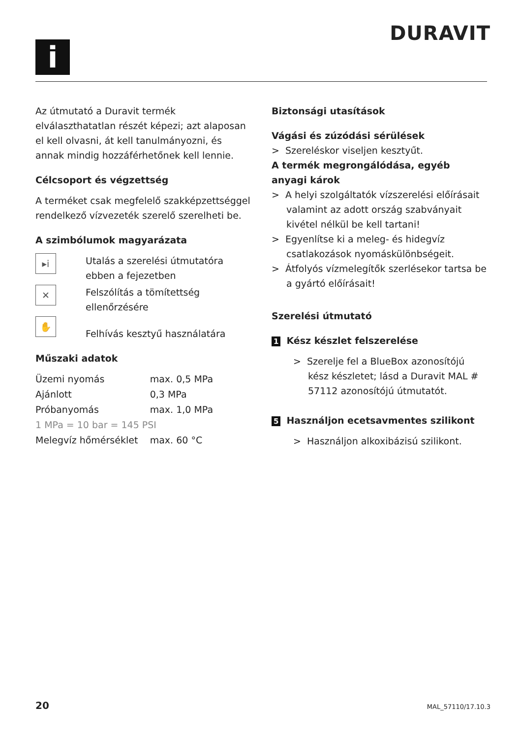i
DURAVIT
Az útmutató a Duravit termék elválaszthatatlan részét képezi; azt alaposan el kell olvasni, át kell tanulmányozni, és annak mindig hozzáférhetőnek kell lennie.
Célcsoport és végzettség
A terméket csak megfelelő szakképzettséggel rendelkező vízvezeték szerelő szerelheti be.
A szimbólumok magyarázata
▸i
Utalás a szerelési útmutatóra ebben a fejezetben
✕
Felszólítás a tömítettség ellenőrzésére
✋
Felhívás kesztyű használatára
Műszaki adatok
| Üzemi nyomás | max. 0,5 MPa |
| Ajánlott | 0,3 MPa |
| Próbanyomás | max. 1,0 MPa |
| 1 MPa = 10 bar = 145 PSI | |
| Melegvíz hőmérséklet | max. 60 °C |
Biztonsági utasítások
Vágási és zúzódási sérülések
> Szereléskor viseljen kesztyűt.
A termék megrongálódása, egyéb anyagi károk
> A helyi szolgáltatók vízszerelési előírásait valamint az adott ország szabványait kivétel nélkül be kell tartani!
> Egyenlítse ki a meleg- és hidegvíz csatlakozások nyomáskülönbségeit.
> Átfolyós vízmelegítők szerlésekor tartsa be a gyártó előírásait!
Szerelési útmutató
1 Kész készlet felszerelése
> Szerelje fel a BlueBox azonosítójú kész készletet; lásd a Duravit MAL # 57112 azonosítójú útmutatót.
5 Használjon ecetsavmentes szilikont
> Használjon alkoxibázisú szilikont.
20 MAL_57110/17.10.3